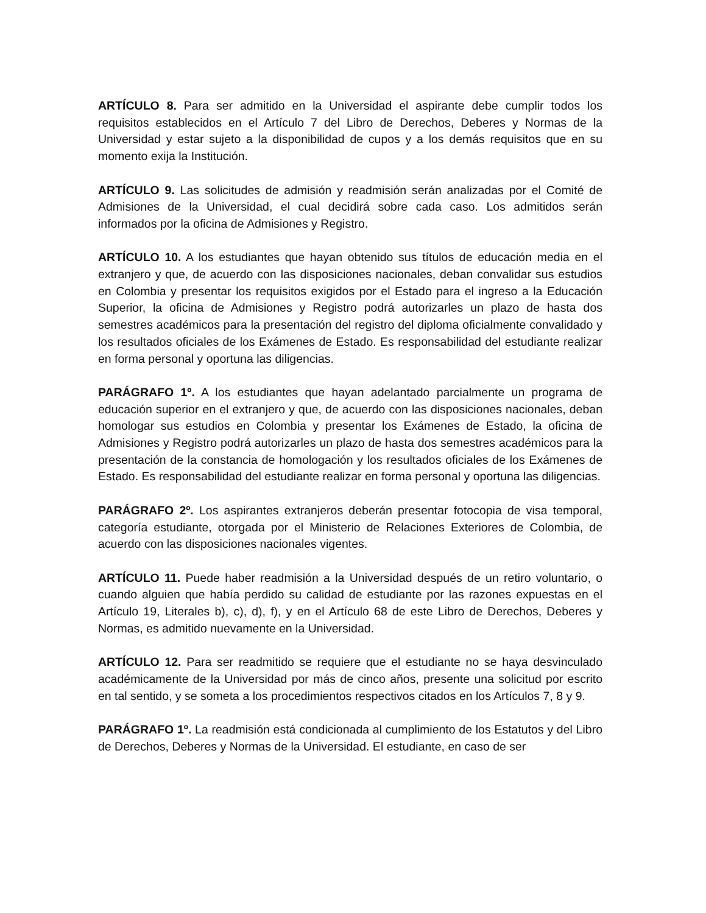ARTÍCULO 8. Para ser admitido en la Universidad el aspirante debe cumplir todos los requisitos establecidos en el Artículo 7 del Libro de Derechos, Deberes y Normas de la Universidad y estar sujeto a la disponibilidad de cupos y a los demás requisitos que en su momento exija la Institución.
ARTÍCULO 9. Las solicitudes de admisión y readmisión serán analizadas por el Comité de Admisiones de la Universidad, el cual decidirá sobre cada caso. Los admitidos serán informados por la oficina de Admisiones y Registro.
ARTÍCULO 10. A los estudiantes que hayan obtenido sus títulos de educación media en el extranjero y que, de acuerdo con las disposiciones nacionales, deban convalidar sus estudios en Colombia y presentar los requisitos exigidos por el Estado para el ingreso a la Educación Superior, la oficina de Admisiones y Registro podrá autorizarles un plazo de hasta dos semestres académicos para la presentación del registro del diploma oficialmente convalidado y los resultados oficiales de los Exámenes de Estado. Es responsabilidad del estudiante realizar en forma personal y oportuna las diligencias.
PARÁGRAFO 1º. A los estudiantes que hayan adelantado parcialmente un programa de educación superior en el extranjero y que, de acuerdo con las disposiciones nacionales, deban homologar sus estudios en Colombia y presentar los Exámenes de Estado, la oficina de Admisiones y Registro podrá autorizarles un plazo de hasta dos semestres académicos para la presentación de la constancia de homologación y los resultados oficiales de los Exámenes de Estado. Es responsabilidad del estudiante realizar en forma personal y oportuna las diligencias.
PARÁGRAFO 2º. Los aspirantes extranjeros deberán presentar fotocopia de visa temporal, categoría estudiante, otorgada por el Ministerio de Relaciones Exteriores de Colombia, de acuerdo con las disposiciones nacionales vigentes.
ARTÍCULO 11. Puede haber readmisión a la Universidad después de un retiro voluntario, o cuando alguien que había perdido su calidad de estudiante por las razones expuestas en el Artículo 19, Literales b), c), d), f), y en el Artículo 68 de este Libro de Derechos, Deberes y Normas, es admitido nuevamente en la Universidad.
ARTÍCULO 12. Para ser readmitido se requiere que el estudiante no se haya desvinculado académicamente de la Universidad por más de cinco años, presente una solicitud por escrito en tal sentido, y se someta a los procedimientos respectivos citados en los Artículos 7, 8 y 9.
PARÁGRAFO 1º. La readmisión está condicionada al cumplimiento de los Estatutos y del Libro de Derechos, Deberes y Normas de la Universidad. El estudiante, en caso de ser